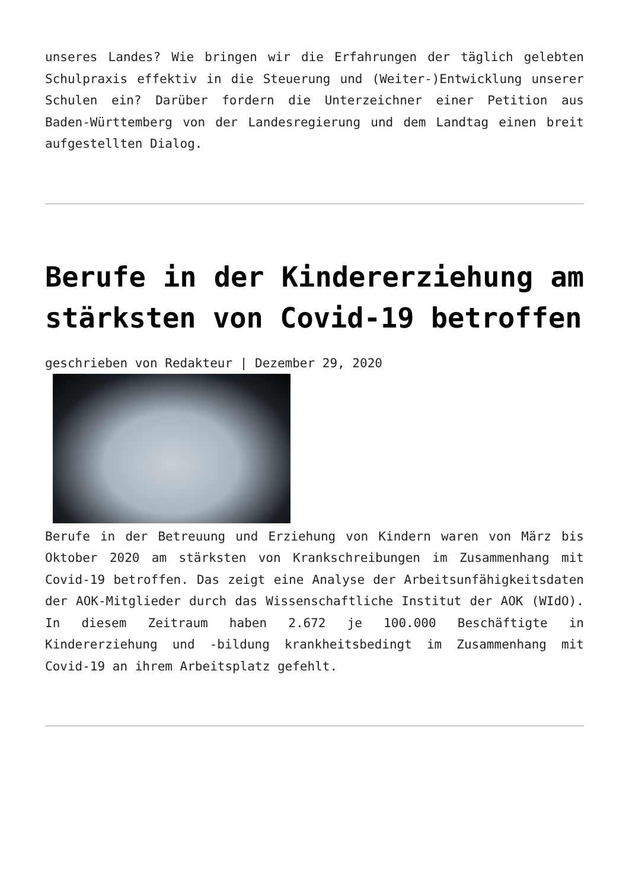unseres Landes? Wie bringen wir die Erfahrungen der täglich gelebten Schulpraxis effektiv in die Steuerung und (Weiter-)Entwicklung unserer Schulen ein? Darüber fordern die Unterzeichner einer Petition aus Baden-Württemberg von der Landesregierung und dem Landtag einen breit aufgestellten Dialog.
Berufe in der Kindererziehung am stärksten von Covid-19 betroffen
geschrieben von Redakteur | Dezember 29, 2020
Berufe in der Betreuung und Erziehung von Kindern waren von März bis Oktober 2020 am stärksten von Krankschreibungen im Zusammenhang mit Covid-19 betroffen. Das zeigt eine Analyse der Arbeitsunfähigkeitsdaten der AOK-Mitglieder durch das Wissenschaftliche Institut der AOK (WIdO). In diesem Zeitraum haben 2.672 je 100.000 Beschäftigte in Kindererziehung und -bildung krankheitsbedingt im Zusammenhang mit Covid-19 an ihrem Arbeitsplatz gefehlt.